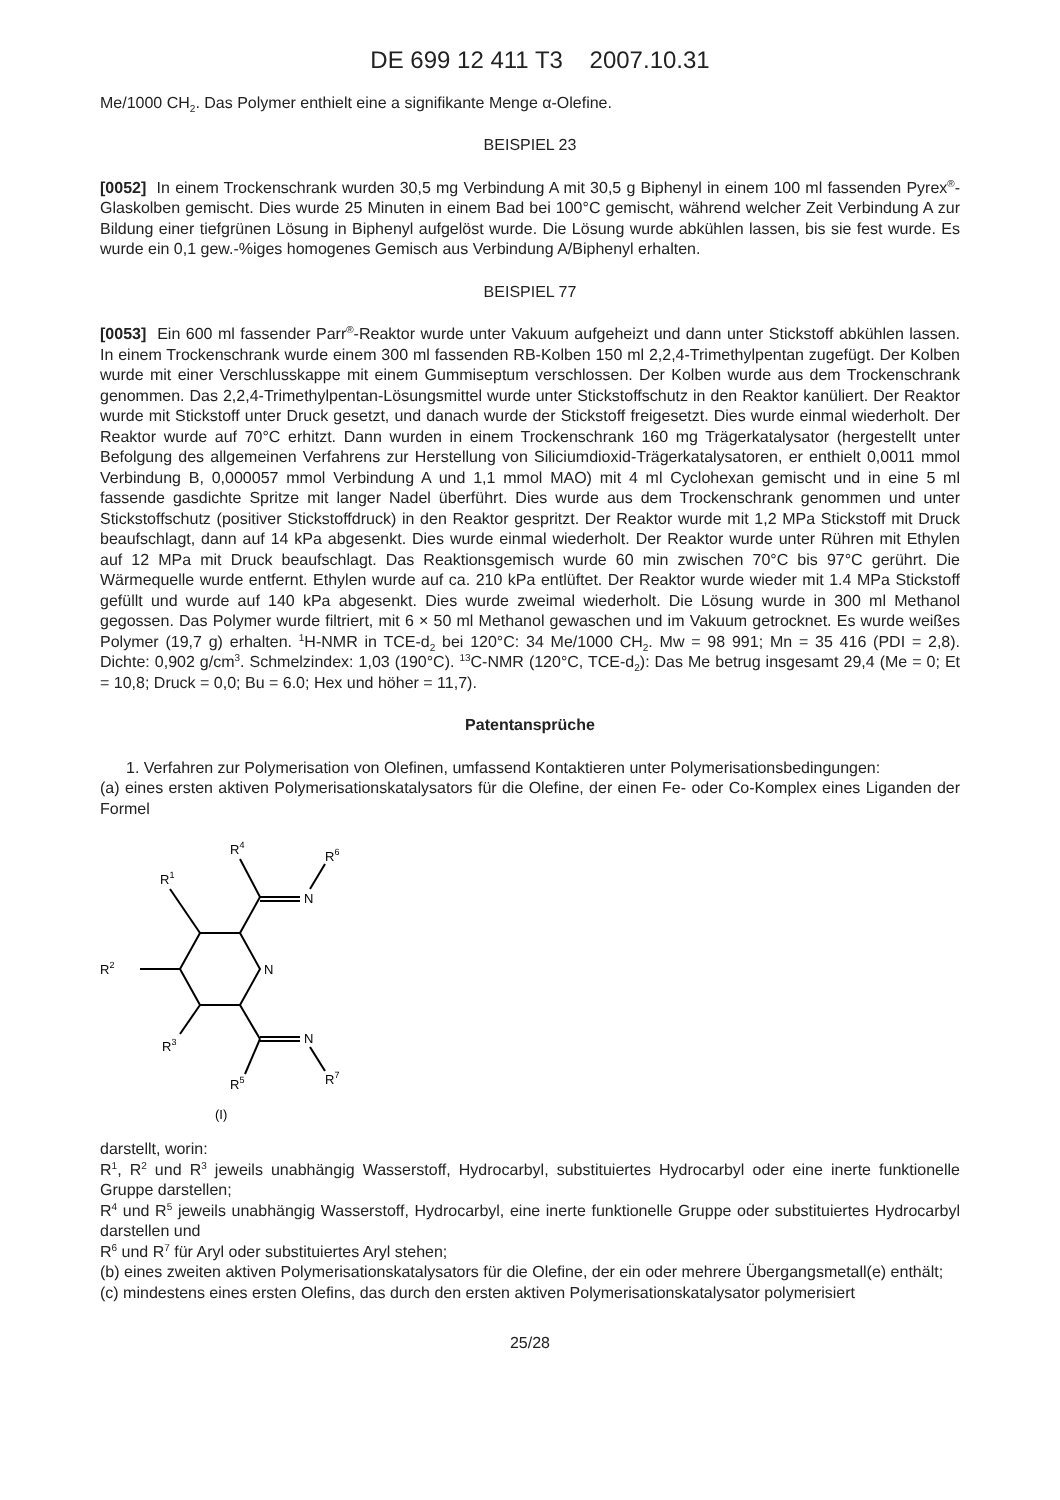DE 699 12 411 T3 2007.10.31
Me/1000 CH<sub>2</sub>. Das Polymer enthielt eine a signifikante Menge α-Olefine.
BEISPIEL 23
[0052] In einem Trockenschrank wurden 30,5 mg Verbindung A mit 30,5 g Biphenyl in einem 100 ml fassenden Pyrex<sup>®</sup>-Glaskolben gemischt. Dies wurde 25 Minuten in einem Bad bei 100°C gemischt, während welcher Zeit Verbindung A zur Bildung einer tiefgrünen Lösung in Biphenyl aufgelöst wurde. Die Lösung wurde abkühlen lassen, bis sie fest wurde. Es wurde ein 0,1 gew.-%iges homogenes Gemisch aus Verbindung A/Biphenyl erhalten.
BEISPIEL 77
[0053] Ein 600 ml fassender Parr<sup>®</sup>-Reaktor wurde unter Vakuum aufgeheizt und dann unter Stickstoff abkühlen lassen. In einem Trockenschrank wurde einem 300 ml fassenden RB-Kolben 150 ml 2,2,4-Trimethylpentan zugefügt. Der Kolben wurde mit einer Verschlusskappe mit einem Gummiseptum verschlossen. Der Kolben wurde aus dem Trockenschrank genommen. Das 2,2,4-Trimethylpentan-Lösungsmittel wurde unter Stickstoffschutz in den Reaktor kanüliert. Der Reaktor wurde mit Stickstoff unter Druck gesetzt, und danach wurde der Stickstoff freigesetzt. Dies wurde einmal wiederholt. Der Reaktor wurde auf 70°C erhitzt. Dann wurden in einem Trockenschrank 160 mg Trägerkatalysator (hergestellt unter Befolgung des allgemeinen Verfahrens zur Herstellung von Siliciumdioxid-Trägerkatalysatoren, er enthielt 0,0011 mmol Verbindung B, 0,000057 mmol Verbindung A und 1,1 mmol MAO) mit 4 ml Cyclohexan gemischt und in eine 5 ml fassende gasdichte Spritze mit langer Nadel überführt. Dies wurde aus dem Trockenschrank genommen und unter Stickstoffschutz (positiver Stickstoffdruck) in den Reaktor gespritzt. Der Reaktor wurde mit 1,2 MPa Stickstoff mit Druck beaufschlagt, dann auf 14 kPa abgesenkt. Dies wurde einmal wiederholt. Der Reaktor wurde unter Rühren mit Ethylen auf 12 MPa mit Druck beaufschlagt. Das Reaktionsgemisch wurde 60 min zwischen 70°C bis 97°C gerührt. Die Wärmequelle wurde entfernt. Ethylen wurde auf ca. 210 kPa entlüftet. Der Reaktor wurde wieder mit 1.4 MPa Stickstoff gefüllt und wurde auf 140 kPa abgesenkt. Dies wurde zweimal wiederholt. Die Lösung wurde in 300 ml Methanol gegossen. Das Polymer wurde filtriert, mit 6 × 50 ml Methanol gewaschen und im Vakuum getrocknet. Es wurde weißes Polymer (19,7 g) erhalten. <sup>1</sup>H-NMR in TCE-d<sub>2</sub> bei 120°C: 34 Me/1000 CH<sub>2</sub>. Mw = 98 991; Mn = 35 416 (PDI = 2,8). Dichte: 0,902 g/cm<sup>3</sup>. Schmelzindex: 1,03 (190°C). <sup>13</sup>C-NMR (120°C, TCE-d<sub>2</sub>): Das Me betrug insgesamt 29,4 (Me = 0; Et = 10,8; Druck = 0,0; Bu = 6.0; Hex und höher = 11,7).
Patentansprüche
1. Verfahren zur Polymerisation von Olefinen, umfassend Kontaktieren unter Polymerisationsbedingungen:
(a) eines ersten aktiven Polymerisationskatalysators für die Olefine, der einen Fe- oder Co-Komplex eines Liganden der Formel
N
N
N
R1
R2
R3
R4
R5
R6
R7
(I)
darstellt, worin:
R<sup>1</sup>, R<sup>2</sup> und R<sup>3</sup> jeweils unabhängig Wasserstoff, Hydrocarbyl, substituiertes Hydrocarbyl oder eine inerte funktionelle Gruppe darstellen;
R<sup>4</sup> und R<sup>5</sup> jeweils unabhängig Wasserstoff, Hydrocarbyl, eine inerte funktionelle Gruppe oder substituiertes Hydrocarbyl darstellen und
R<sup>6</sup> und R<sup>7</sup> für Aryl oder substituiertes Aryl stehen;
(b) eines zweiten aktiven Polymerisationskatalysators für die Olefine, der ein oder mehrere Übergangsmetall(e) enthält;
(c) mindestens eines ersten Olefins, das durch den ersten aktiven Polymerisationskatalysator polymerisiert
25/28